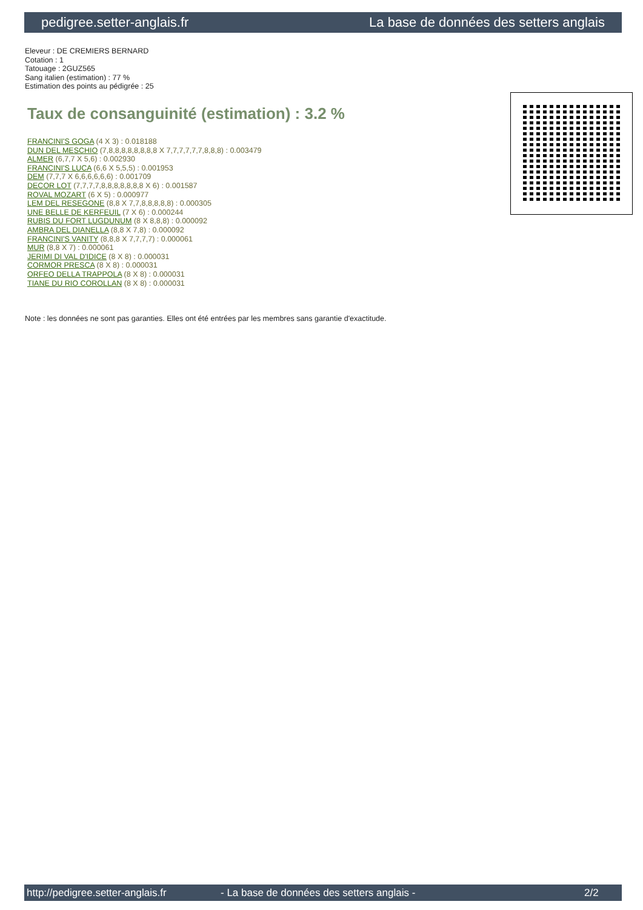pedigree.setter-anglais.fr La base de données des setters anglais
Eleveur : DE CREMIERS BERNARD
Cotation : 1
Tatouage : 2GUZ565
Sang italien (estimation) : 77 %
Estimation des points au pédigrée : 25
Taux de consanguinité (estimation) : 3.2 %
FRANCINI'S GOGA (4 X 3) : 0.018188
DUN DEL MESCHIO (7,8,8,8,8,8,8,8,8 X 7,7,7,7,7,7,8,8,8) : 0.003479
ALMER (6,7,7 X 5,6) : 0.002930
FRANCINI'S LUCA (6,6 X 5,5,5) : 0.001953
DEM (7,7,7 X 6,6,6,6,6,6) : 0.001709
DECOR LOT (7,7,7,7,8,8,8,8,8,8,8 X 6) : 0.001587
ROVAL MOZART (6 X 5) : 0.000977
LEM DEL RESEGONE (8,8 X 7,7,8,8,8,8,8) : 0.000305
UNE BELLE DE KERFEUIL (7 X 6) : 0.000244
RUBIS DU FORT LUGDUNUM (8 X 8,8,8) : 0.000092
AMBRA DEL DIANELLA (8,8 X 7,8) : 0.000092
FRANCINI'S VANITY (8,8,8 X 7,7,7,7) : 0.000061
MUR (8,8 X 7) : 0.000061
JERIMI DI VAL D'IDICE (8 X 8) : 0.000031
CORMOR PRESCA (8 X 8) : 0.000031
ORFEO DELLA TRAPPOLA (8 X 8) : 0.000031
TIANE DU RIO COROLLAN (8 X 8) : 0.000031
Note : les données ne sont pas garanties. Elles ont été entrées par les membres sans garantie d'exactitude.
http://pedigree.setter-anglais.fr - La base de données des setters anglais - 2/2